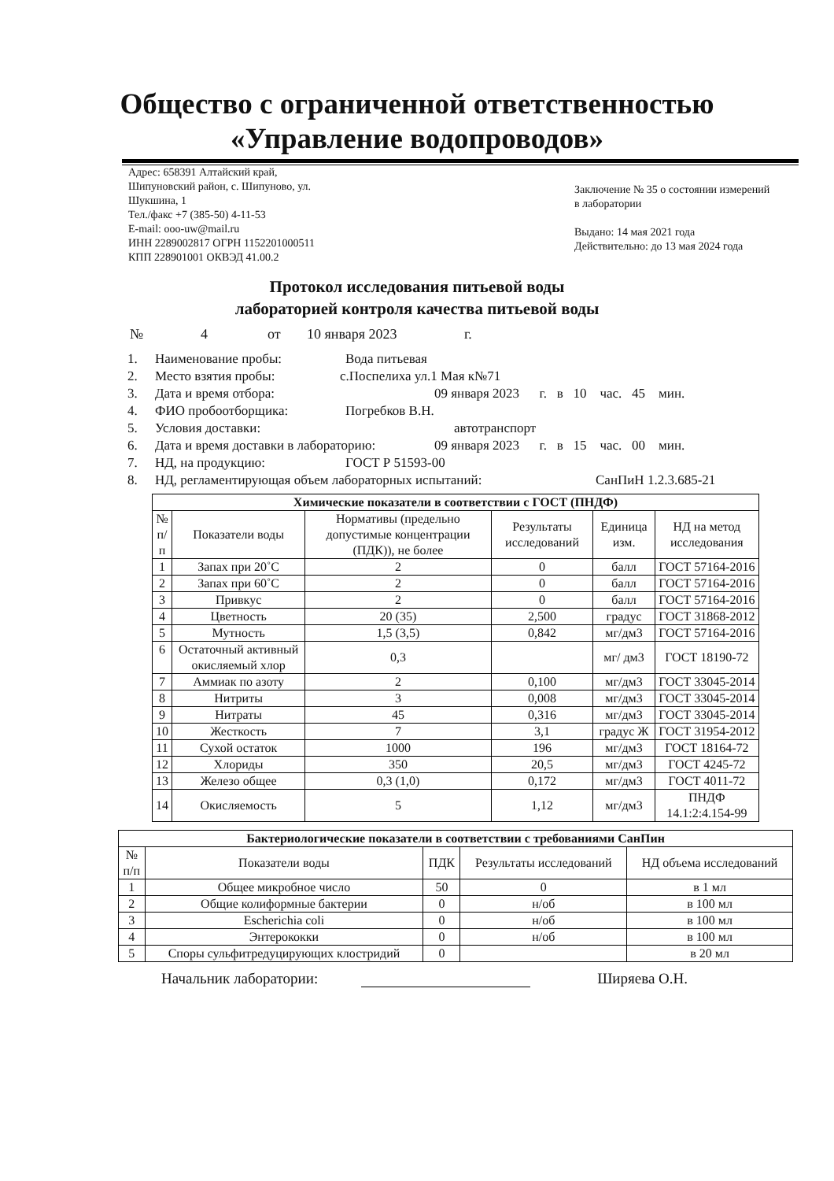Общество с ограниченной ответственностью
«Управление водопроводов»
Адрес: 658391 Алтайский край,
Шипуновский район, с. Шипуново, ул.
Шукшина, 1
Тел./факс +7 (385-50) 4-11-53
E-mail: ooo-uw@mail.ru
ИНН 2289002817 ОГРН 1152201000511
КПП 228901001 ОКВЭД 41.00.2
Заключение № 35 о состоянии измерений в лаборатории
Выдано: 14 мая 2021 года
Действительно: до 13 мая 2024 года
Протокол исследования питьевой воды
лабораторией контроля качества питьевой воды
№ 4 от 10 января 2023 г.
1. Наименование пробы: Вода питьевая
2. Место взятия пробы: с.Поспелиха ул.1 Мая к№71
3. Дата и время отбора: 09 января 2023 г. в 10 час. 45 мин.
4. ФИО пробоотборщика: Погребков В.Н.
5. Условия доставки: автотранспорт
6. Дата и время доставки в лабораторию: 09 января 2023 г. в 15 час. 00 мин.
7. НД, на продукцию: ГОСТ Р 51593-00
8. НД, регламентирующая объем лабораторных испытаний: СанПиН 1.2.3.685-21
| Химические показатели в соответствии с ГОСТ (ПНДФ) | | | | | |
| --- | --- | --- | --- | --- | --- |
| № п/п | Показатели воды | Нормативы (предельно допустимые концентрации (ПДК)), не более | Результаты исследований | Единица изм. | НД на метод исследования |
| 1 | Запах при 20˚С | 2 | 0 | балл | ГОСТ 57164-2016 |
| 2 | Запах при 60˚С | 2 | 0 | балл | ГОСТ 57164-2016 |
| 3 | Привкус | 2 | 0 | балл | ГОСТ 57164-2016 |
| 4 | Цветность | 20 (35) | 2,500 | градус | ГОСТ 31868-2012 |
| 5 | Мутность | 1,5 (3,5) | 0,842 | мг/дм3 | ГОСТ 57164-2016 |
| 6 | Остаточный активный окисляемый хлор | 0,3 | | мг/ дм3 | ГОСТ 18190-72 |
| 7 | Аммиак по азоту | 2 | 0,100 | мг/дм3 | ГОСТ 33045-2014 |
| 8 | Нитриты | 3 | 0,008 | мг/дм3 | ГОСТ 33045-2014 |
| 9 | Нитраты | 45 | 0,316 | мг/дм3 | ГОСТ 33045-2014 |
| 10 | Жесткость | 7 | 3,1 | градус Ж | ГОСТ 31954-2012 |
| 11 | Сухой остаток | 1000 | 196 | мг/дм3 | ГОСТ 18164-72 |
| 12 | Хлориды | 350 | 20,5 | мг/дм3 | ГОСТ 4245-72 |
| 13 | Железо общее | 0,3 (1,0) | 0,172 | мг/дм3 | ГОСТ 4011-72 |
| 14 | Окисляемость | 5 | 1,12 | мг/дм3 | ПНДФ 14.1:2:4.154-99 |
| Бактериологические показатели в соответствии с требованиями СанПин | | | | |
| --- | --- | --- | --- | --- |
| № п/п | Показатели воды | ПДК | Результаты исследований | НД объема исследований |
| 1 | Общее микробное число | 50 | 0 | в 1 мл |
| 2 | Общие колиформные бактерии | 0 | н/об | в 100 мл |
| 3 | Escherichia coli | 0 | н/об | в 100 мл |
| 4 | Энтерококки | 0 | н/об | в 100 мл |
| 5 | Споры сульфитредуцирующих клостридий | 0 | | в 20 мл |
Начальник лаборатории: Ширяева О.Н.